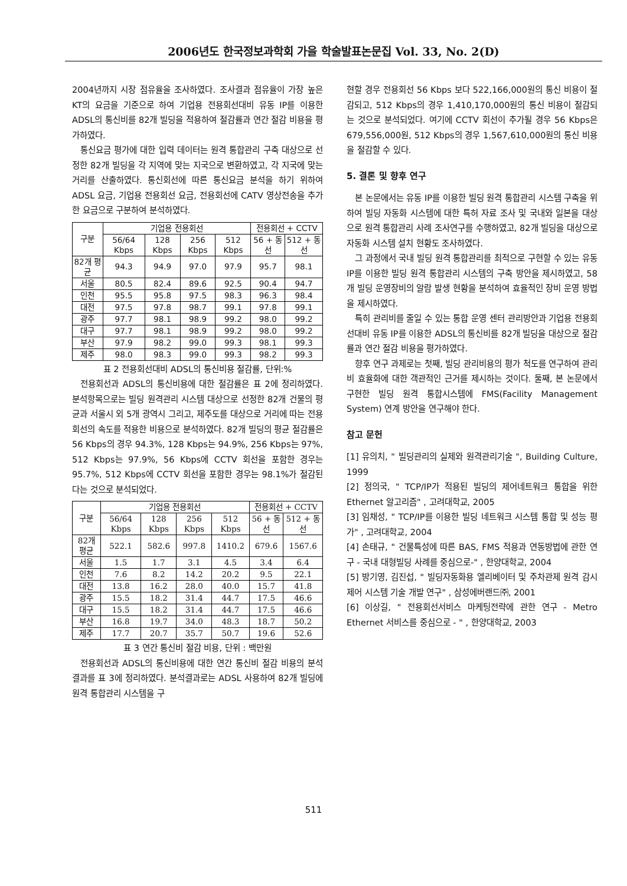2006년도 한국정보과학회 가을 학술발표논문집 Vol. 33, No. 2(D)
2004년까지 시장 점유율을 조사하였다. 조사결과 점유율이 가장 높은 KT의 요금을 기준으로 하여 기업용 전용회선대비 유동 IP를 이용한 ADSL의 통신비를 82개 빌딩을 적용하여 절감률과 연간 절감 비용을 평가하였다.
통신요금 평가에 대한 입력 데이터는 원격 통합관리 구축 대상으로 선정한 82개 빌딩을 각 지역에 맞는 지국으로 변환하였고, 각 지국에 맞는 거리를 산출하였다. 통신회선에 따른 통신요금 분석을 하기 위하여 ADSL 요금, 기업용 전용회선 요금, 전용회선에 CATV 영상전송을 추가한 요금으로 구분하여 분석하였다.
| 구분 | 기업용 전용회선 | | | | 전용회선 + CCTV | |
| --- | --- | --- | --- | --- | --- | --- |
| | 56/64 Kbps | 128 Kbps | 256 Kbps | 512 Kbps | 56 + 동선 | 512 + 동선 |
| 82개 평균 | 94.3 | 94.9 | 97.0 | 97.9 | 95.7 | 98.1 |
| 서울 | 80.5 | 82.4 | 89.6 | 92.5 | 90.4 | 94.7 |
| 인천 | 95.5 | 95.8 | 97.5 | 98.3 | 96.3 | 98.4 |
| 대전 | 97.5 | 97.8 | 98.7 | 99.1 | 97.8 | 99.1 |
| 광주 | 97.7 | 98.1 | 98.9 | 99.2 | 98.0 | 99.2 |
| 대구 | 97.7 | 98.1 | 98.9 | 99.2 | 98.0 | 99.2 |
| 부산 | 97.9 | 98.2 | 99.0 | 99.3 | 98.1 | 99.3 |
| 제주 | 98.0 | 98.3 | 99.0 | 99.3 | 98.2 | 99.3 |
표 2 전용회선대비 ADSL의 통신비용 절감률, 단위:%
전용회선과 ADSL의 통신비용에 대한 절감률은 표 2에 정리하였다. 분석항목으로는 빌딩 원격관리 시스템 대상으로 선정한 82개 건물의 평균과 서울시 외 5개 광역시 그리고, 제주도를 대상으로 거리에 따는 전용회선의 속도를 적용한 비용으로 분석하였다. 82개 빌딩의 평균 절감률은 56 Kbps의 경우 94.3%, 128 Kbps는 94.9%, 256 Kbps는 97%, 512 Kbps는 97.9%, 56 Kbps에 CCTV 회선을 포함한 경우는 95.7%, 512 Kbps에 CCTV 회선을 포함한 경우는 98.1%가 절감된다는 것으로 분석되었다.
| 구분 | 기업용 전용회선 | | | | 전용회선 + CCTV | |
| --- | --- | --- | --- | --- | --- | --- |
| | 56/64 Kbps | 128 Kbps | 256 Kbps | 512 Kbps | 56 + 동선 | 512 + 동선 |
| 82개 평균 | 522.1 | 582.6 | 997.8 | 1410.2 | 679.6 | 1567.6 |
| 서울 | 1.5 | 1.7 | 3.1 | 4.5 | 3.4 | 6.4 |
| 인천 | 7.6 | 8.2 | 14.2 | 20.2 | 9.5 | 22.1 |
| 대전 | 13.8 | 16.2 | 28.0 | 40.0 | 15.7 | 41.8 |
| 광주 | 15.5 | 18.2 | 31.4 | 44.7 | 17.5 | 46.6 |
| 대구 | 15.5 | 18.2 | 31.4 | 44.7 | 17.5 | 46.6 |
| 부산 | 16.8 | 19.7 | 34.0 | 48.3 | 18.7 | 50.2 |
| 제주 | 17.7 | 20.7 | 35.7 | 50.7 | 19.6 | 52.6 |
표 3 연간 통신비 절감 비용, 단위 : 백만원
전용회선과 ADSL의 통신비용에 대한 연간 통신비 절감 비용의 분석 결과를 표 3에 정리하였다. 분석결과로는 ADSL 사용하여 82개 빌딩에 원격 통합관리 시스템을 구
현할 경우 전용회선 56 Kbps 보다 522,166,000원의 통신 비용이 절감되고, 512 Kbps의 경우 1,410,170,000원의 통신 비용이 절감되는 것으로 분석되었다. 여기에 CCTV 회선이 추가될 경우 56 Kbps은 679,556,000원, 512 Kbps의 경우 1,567,610,000원의 통신 비용을 절감할 수 있다.
5. 결론 및 향후 연구
본 논문에서는 유동 IP를 이용한 빌딩 원격 통합관리 시스템 구축을 위하여 빌딩 자동화 시스템에 대한 특허 자료 조사 및 국내와 일본을 대상으로 원격 통합관리 사례 조사연구를 수행하였고, 82개 빌딩을 대상으로 자동화 시스템 설치 현황도 조사하였다.
그 과정에서 국내 빌딩 원격 통합관리를 최적으로 구현할 수 있는 유동 IP를 이용한 빌딩 원격 통합관리 시스템의 구축 방안을 제시하였고, 58개 빌딩 운영장비의 알람 발생 현황을 분석하여 효율적인 장비 운영 방법을 제시하였다.
특히 관리비를 줄일 수 있는 통합 운영 센터 관리방안과 기업용 전용회선대비 유동 IP를 이용한 ADSL의 통신비를 82개 빌딩을 대상으로 절감률과 연간 절감 비용을 평가하였다.
향후 연구 과제로는 첫째, 빌딩 관리비용의 평가 척도를 연구하여 관리비 효율화에 대한 객관적인 근거를 제시하는 것이다. 둘째, 본 논문에서 구현한 빌딩 원격 통합시스템에 FMS(Facility Management System) 연계 방안을 연구해야 한다.
참고 문헌
[1] 유의치, " 빌딩관리의 실제와 원격관리기술 ", Building Culture, 1999
[2] 정의국, " TCP/IP가 적용된 빌딩의 제어네트워크 통합을 위한 Ethernet 알고리즘" , 고려대학교, 2005
[3] 임채성, " TCP/IP를 이용한 빌딩 네트워크 시스템 통합 및 성능 평가" , 고려대학교, 2004
[4] 손태규, " 건물특성에 따른 BAS, FMS 적용과 연동방법에 관한 연구 - 국내 대형빌딩 사례를 중심으로-" , 한양대학교, 2004
[5] 방기영, 김진섭, " 빌딩자동화용 엘리베이터 및 주차관제 원격 감시 제어 시스템 기술 개발 연구" , 삼성에버랜드㈜, 2001
[6] 이상길, " 전용회선서비스 마케팅전략에 관한 연구 - Metro Ethernet 서비스를 중심으로 - " , 한양대학교, 2003
511